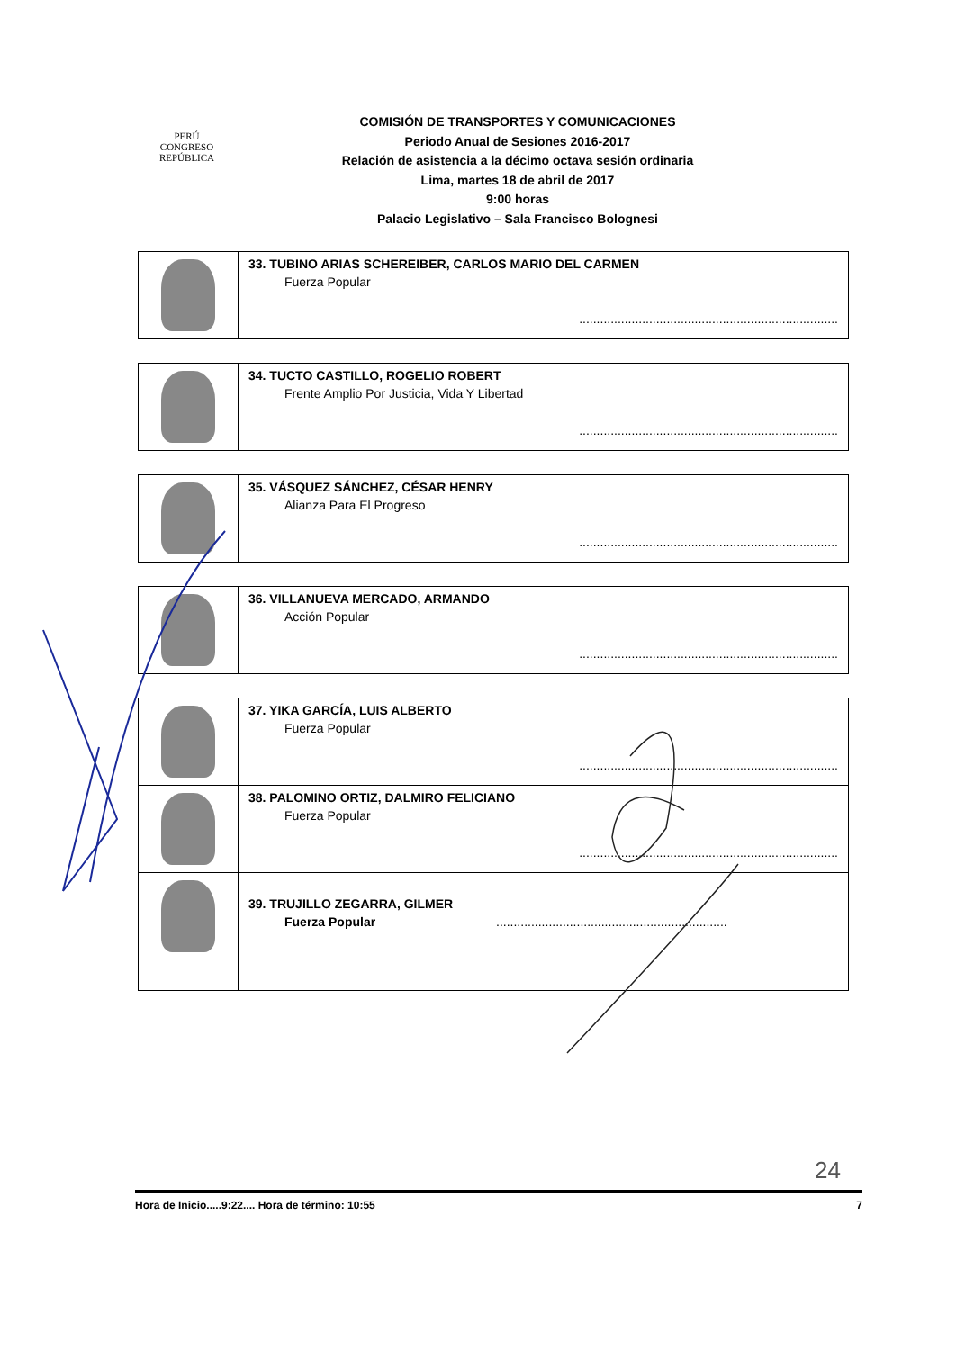PERÚ
CONGRESO
REPÚBLICA
COMISIÓN DE TRANSPORTES Y COMUNICACIONES
Periodo Anual de Sesiones 2016-2017
Relación de asistencia a la décimo octava sesión ordinaria
Lima, martes 18 de abril de 2017
9:00 horas
Palacio Legislativo – Sala Francisco Bolognesi
| | 33. TUBINO ARIAS SCHEREIBER, CARLOS MARIO DEL CARMEN Fuerza Popular .......................................................................... |
| | 34. TUCTO CASTILLO, ROGELIO ROBERT Frente Amplio Por Justicia, Vida Y Libertad .......................................................................... |
| | 35. VÁSQUEZ SÁNCHEZ, CÉSAR HENRY Alianza Para El Progreso .......................................................................... |
| | 36. VILLANUEVA MERCADO, ARMANDO Acción Popular .......................................................................... |
| | 37. YIKA GARCÍA, LUIS ALBERTO Fuerza Popular .......................................................................... |
| | 38. PALOMINO ORTIZ, DALMIRO FELICIANO Fuerza Popular .......................................................................... |
| | 39. TRUJILLO ZEGARRA, GILMER Fuerza Popular .................................................................. |
24
Hora de Inicio.....9:22.... Hora de término: 10:55 7